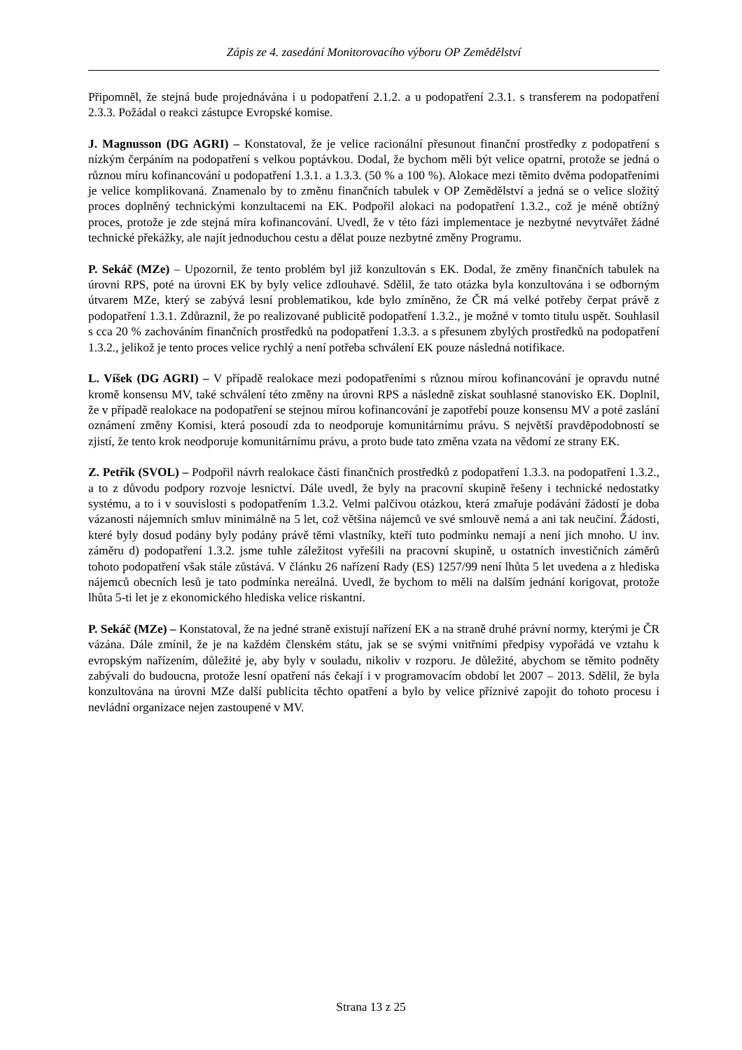Zápis ze 4. zasedání Monitorovacího výboru OP Zemědělství
Připomněl, že stejná bude projednávána i u podopatření 2.1.2. a u podopatření 2.3.1. s transferem na podopatření 2.3.3. Požádal o reakci zástupce Evropské komise.
J. Magnusson (DG AGRI) – Konstatoval, že je velice racionální přesunout finanční prostředky z podopatření s nízkým čerpáním na podopatření s velkou poptávkou. Dodal, že bychom měli být velice opatrní, protože se jedná o různou míru kofinancování u podopatření 1.3.1. a 1.3.3. (50 % a 100 %). Alokace mezi těmito dvěma podopatřeními je velice komplikovaná. Znamenalo by to změnu finančních tabulek v OP Zemědělství a jedná se o velice složitý proces doplněný technickými konzultacemi na EK. Podpořil alokaci na podopatření 1.3.2., což je méně obtížný proces, protože je zde stejná míra kofinancování. Uvedl, že v této fázi implementace je nezbytné nevytvářet žádné technické překážky, ale najít jednoduchou cestu a dělat pouze nezbytné změny Programu.
P. Sekáč (MZe) – Upozornil, že tento problém byl již konzultován s EK. Dodal, že změny finančních tabulek na úrovni RPS, poté na úrovni EK by byly velice zdlouhavé. Sdělil, že tato otázka byla konzultována i se odborným útvarem MZe, který se zabývá lesní problematikou, kde bylo zmíněno, že ČR má velké potřeby čerpat právě z podopatření 1.3.1. Zdůraznil, že po realizované publicitě podopatření 1.3.2., je možné v tomto titulu uspět. Souhlasil s cca 20 % zachováním finančních prostředků na podopatření 1.3.3. a s přesunem zbylých prostředků na podopatření 1.3.2., jelikož je tento proces velice rychlý a není potřeba schválení EK pouze následná notifikace.
L. Víšek (DG AGRI) – V případě realokace mezi podopatřeními s různou mírou kofinancování je opravdu nutné kromě konsensu MV, také schválení této změny na úrovni RPS a následně získat souhlasné stanovisko EK. Doplnil, že v případě realokace na podopatření se stejnou mírou kofinancování je zapotřebí pouze konsensu MV a poté zaslání oznámení změny Komisi, která posoudí zda to neodporuje komunitárnímu právu. S největší pravděpodobností se zjistí, že tento krok neodporuje komunitárnímu právu, a proto bude tato změna vzata na vědomí ze strany EK.
Z. Petřík (SVOL) – Podpořil návrh realokace části finančních prostředků z podopatření 1.3.3. na podopatření 1.3.2., a to z důvodu podpory rozvoje lesnictví. Dále uvedl, že byly na pracovní skupině řešeny i technické nedostatky systému, a to i v souvislosti s podopatřením 1.3.2. Velmi palčivou otázkou, která zmařuje podávání žádostí je doba vázanosti nájemních smluv minimálně na 5 let, což většina nájemců ve své smlouvě nemá a ani tak neučiní. Žádosti, které byly dosud podány byly podány právě těmi vlastníky, kteří tuto podmínku nemají a není jich mnoho. U inv. záměru d) podopatření 1.3.2. jsme tuhle záležitost vyřešili na pracovní skupině, u ostatních investičních záměrů tohoto podopatření však stále zůstává. V článku 26 nařízení Rady (ES) 1257/99 není lhůta 5 let uvedena a z hlediska nájemců obecních lesů je tato podmínka nereálná. Uvedl, že bychom to měli na dalším jednání korigovat, protože lhůta 5-ti let je z ekonomického hlediska velice riskantní.
P. Sekáč (MZe) – Konstatoval, že na jedné straně existují nařízení EK a na straně druhé právní normy, kterými je ČR vázána. Dále zmínil, že je na každém členském státu, jak se se svými vnitřními předpisy vypořádá ve vztahu k evropským nařízením, důležité je, aby byly v souladu, nikoliv v rozporu. Je důležité, abychom se těmito podněty zabývali do budoucna, protože lesní opatření nás čekají i v programovacím období let 2007 – 2013. Sdělil, že byla konzultována na úrovni MZe další publicita těchto opatření a bylo by velice příznivé zapojit do tohoto procesu i nevládní organizace nejen zastoupené v MV.
Strana 13 z 25